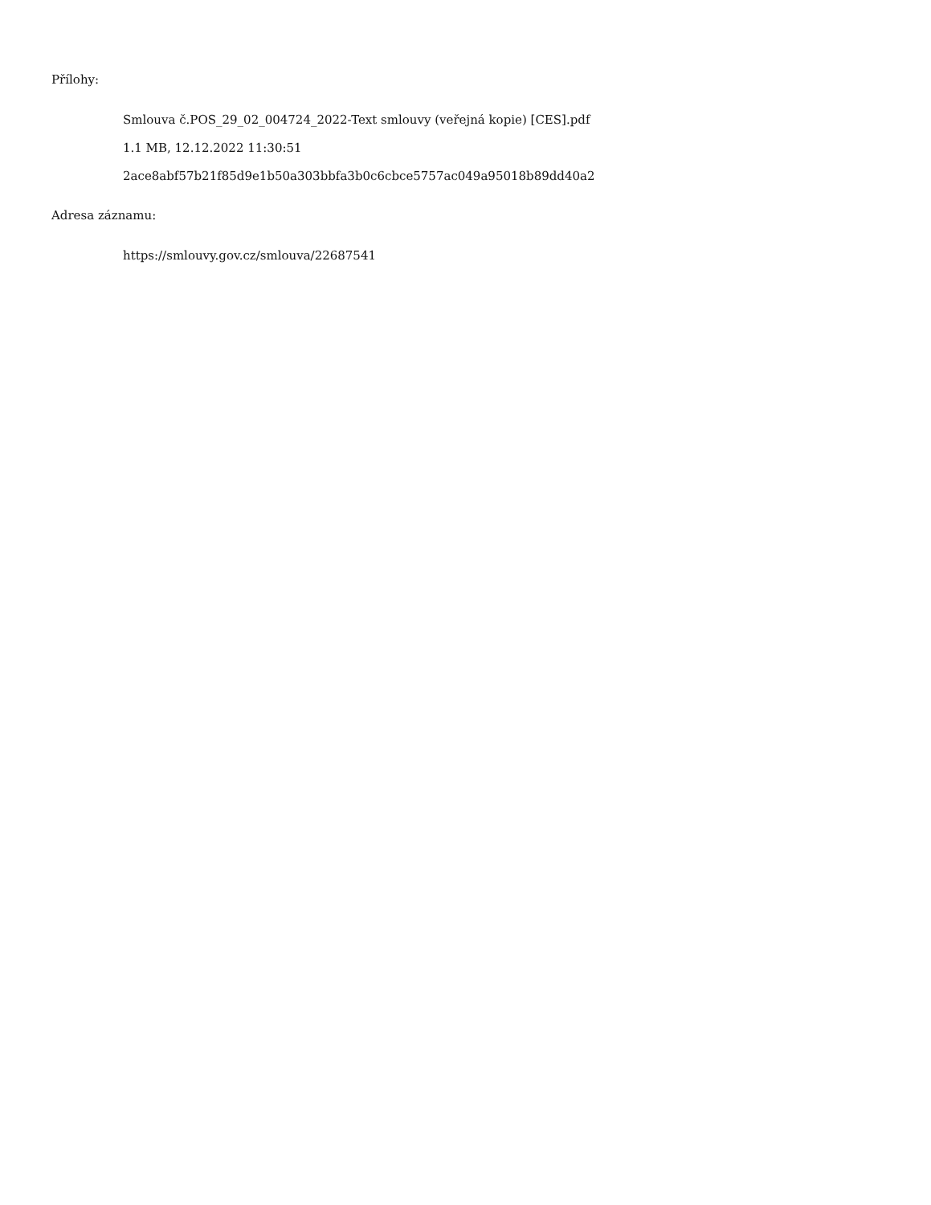Přílohy:
Smlouva č.POS_29_02_004724_2022-Text smlouvy (veřejná kopie) [CES].pdf
1.1 MB, 12.12.2022 11:30:51
2ace8abf57b21f85d9e1b50a303bbfa3b0c6cbce5757ac049a95018b89dd40a2
Adresa záznamu:
https://smlouvy.gov.cz/smlouva/22687541